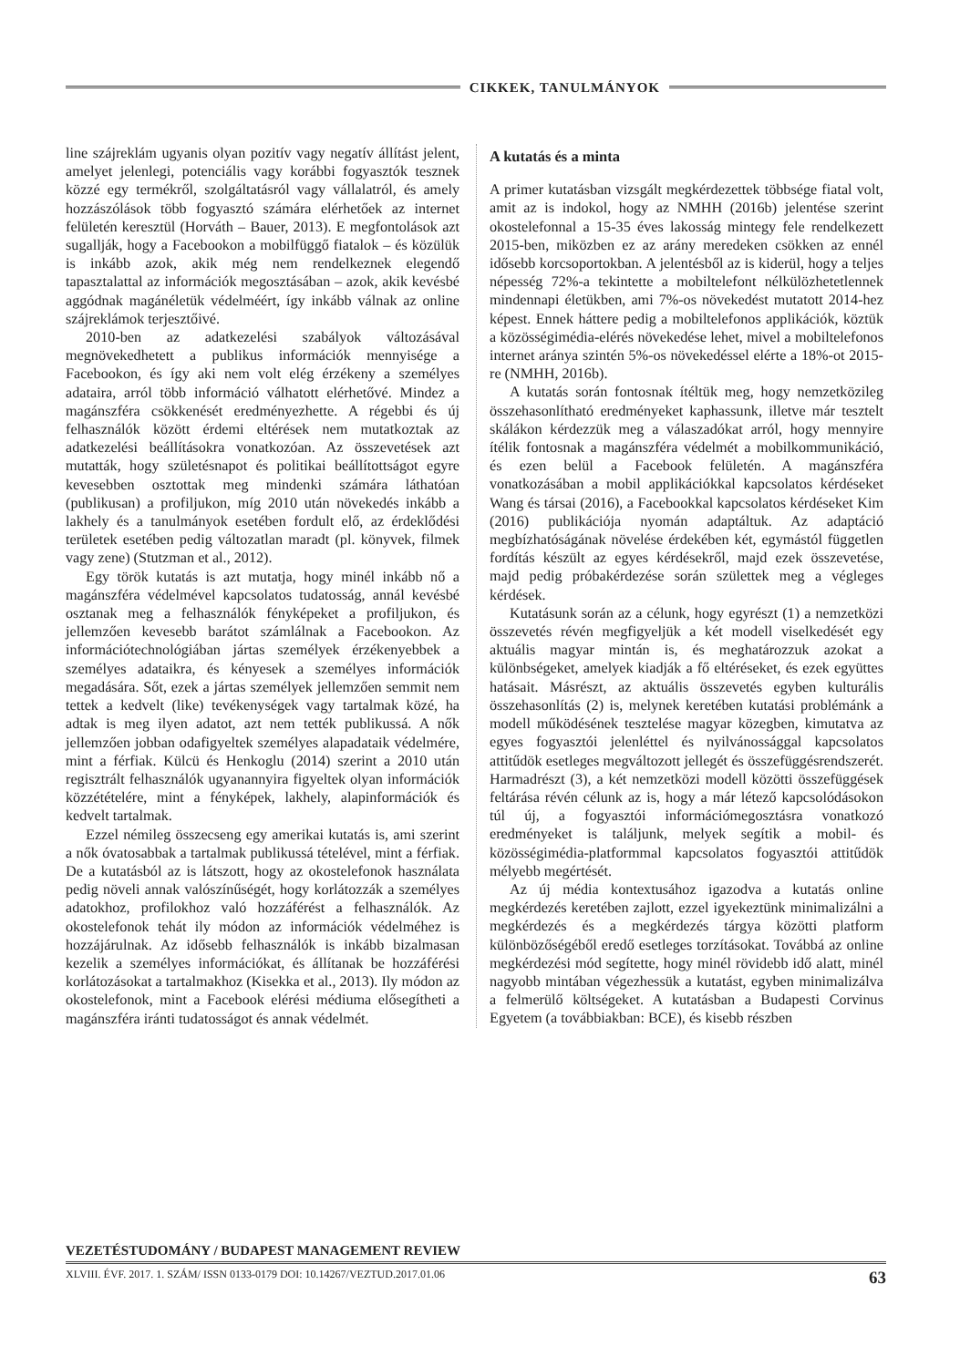CIKKEK, TANULMÁNYOK
line szájreklám ugyanis olyan pozitív vagy negatív állítást jelent, amelyet jelenlegi, potenciális vagy korábbi fogyasztók tesznek közzé egy termékről, szolgáltatásról vagy vállalatról, és amely hozzászólások több fogyasztó számára elérhetőek az internet felületén keresztül (Horváth – Bauer, 2013). E megfontolások azt sugallják, hogy a Facebookon a mobilfüggő fiatalok – és közülük is inkább azok, akik még nem rendelkeznek elegendő tapasztalattal az információk megosztásában – azok, akik kevésbé aggódnak magánéletük védelméért, így inkább válnak az online szájreklámok terjesztőivé.
2010-ben az adatkezelési szabályok változásával megnövekedhetett a publikus információk mennyisége a Facebookon, és így aki nem volt elég érzékeny a személyes adataira, arról több információ válhatott elérhetővé. Mindez a magánszféra csökkenését eredményezhette. A régebbi és új felhasználók között érdemi eltérések nem mutatkoztak az adatkezelési beállításokra vonatkozóan. Az összevetések azt mutatták, hogy születésnapot és politikai beállítottságot egyre kevesebben osztottak meg mindenki számára láthatóan (publikusan) a profiljukon, míg 2010 után növekedés inkább a lakhely és a tanulmányok esetében fordult elő, az érdeklődési területek esetében pedig változatlan maradt (pl. könyvek, filmek vagy zene) (Stutzman et al., 2012).
Egy török kutatás is azt mutatja, hogy minél inkább nő a magánszféra védelmével kapcsolatos tudatosság, annál kevésbé osztanak meg a felhasználók fényképeket a profiljukon, és jellemzően kevesebb barátot számlálnak a Facebookon. Az információtechnológiában jártas személyek érzékenyebbek a személyes adataikra, és kényesek a személyes információk megadására. Sőt, ezek a jártas személyek jellemzően semmit nem tettek a kedvelt (like) tevékenységek vagy tartalmak közé, ha adtak is meg ilyen adatot, azt nem tették publikussá. A nők jellemzően jobban odafigyeltek személyes alapadataik védelmére, mint a férfiak. Külcü és Henkoglu (2014) szerint a 2010 után regisztrált felhasználók ugyanannyira figyeltek olyan információk közzétételére, mint a fényképek, lakhely, alapinformációk és kedvelt tartalmak.
Ezzel némileg összecseng egy amerikai kutatás is, ami szerint a nők óvatosabbak a tartalmak publikussá tételével, mint a férfiak. De a kutatásból az is látszott, hogy az okostelefonok használata pedig növeli annak valószínűségét, hogy korlátozzák a személyes adatokhoz, profilokhoz való hozzáférést a felhasználók. Az okostelefonok tehát ily módon az információk védelméhez is hozzájárulnak. Az idősebb felhasználók is inkább bizalmasan kezelik a személyes információkat, és állítanak be hozzáférési korlátozásokat a tartalmakhoz (Kisekka et al., 2013). Ily módon az okostelefonok, mint a Facebook elérési médiuma elősegítheti a magánszféra iránti tudatosságot és annak védelmét.
A kutatás és a minta
A primer kutatásban vizsgált megkérdezettek többsége fiatal volt, amit az is indokol, hogy az NMHH (2016b) jelentése szerint okostelefonnal a 15-35 éves lakosság mintegy fele rendelkezett 2015-ben, miközben ez az arány meredeken csökken az ennél idősebb korcsoportokban. A jelentésből az is kiderül, hogy a teljes népesség 72%-a tekintette a mobiltelefont nélkülözhetetlennek mindennapi életükben, ami 7%-os növekedést mutatott 2014-hez képest. Ennek háttere pedig a mobiltelefonos applikációk, köztük a közösségimédia-elérés növekedése lehet, mivel a mobiltelefonos internet aránya szintén 5%-os növekedéssel elérte a 18%-ot 2015-re (NMHH, 2016b).
A kutatás során fontosnak ítéltük meg, hogy nemzetközileg összehasonlítható eredményeket kaphassunk, illetve már tesztelt skálákon kérdezzük meg a válaszadókat arról, hogy mennyire ítélik fontosnak a magánszféra védelmét a mobilkommunikáció, és ezen belül a Facebook felületén. A magánszféra vonatkozásában a mobil applikációkkal kapcsolatos kérdéseket Wang és társai (2016), a Facebookkal kapcsolatos kérdéseket Kim (2016) publikációja nyomán adaptáltuk. Az adaptáció megbízhatóságának növelése érdekében két, egymástól független fordítás készült az egyes kérdésekről, majd ezek összevetése, majd pedig próbakérdezése során születtek meg a végleges kérdések.
Kutatásunk során az a célunk, hogy egyrészt (1) a nemzetközi összevetés révén megfigyeljük a két modell viselkedését egy aktuális magyar mintán is, és meghatározzuk azokat a különbségeket, amelyek kiadják a fő eltéréseket, és ezek együttes hatásait. Másrészt, az aktuális összevetés egyben kulturális összehasonlítás (2) is, melynek keretében kutatási problémánk a modell működésének tesztelése magyar közegben, kimutatva az egyes fogyasztói jelenléttel és nyilvánossággal kapcsolatos attitűdök esetleges megváltozott jellegét és összefüggésrendszerét. Harmadrészt (3), a két nemzetközi modell közötti összefüggések feltárása révén célunk az is, hogy a már létező kapcsolódásokon túl új, a fogyasztói információmegosztásra vonatkozó eredményeket is találjunk, melyek segítik a mobil- és közösségimédia-platformmal kapcsolatos fogyasztói attitűdök mélyebb megértését.
Az új média kontextusához igazodva a kutatás online megkérdezés keretében zajlott, ezzel igyekeztünk minimalizálni a megkérdezés és a megkérdezés tárgya közötti platform különbözőségéből eredő esetleges torzításokat. Továbbá az online megkérdezési mód segítette, hogy minél rövidebb idő alatt, minél nagyobb mintában végezhessük a kutatást, egyben minimalizálva a felmerülő költségeket. A kutatásban a Budapesti Corvinus Egyetem (a továbbiakban: BCE), és kisebb részben
VEZETÉSTUDOMÁNY / BUDAPEST MANAGEMENT REVIEW
XLVIII. ÉVF. 2017. 1. SZÁM/ ISSN 0133-0179 DOI: 10.14267/VEZTUD.2017.01.06 63